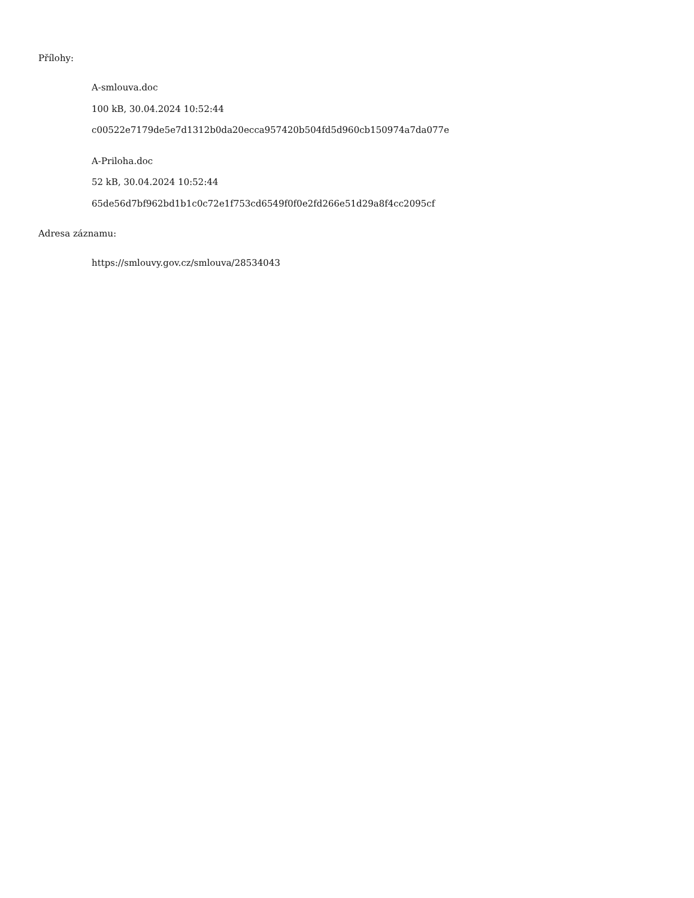Přílohy:
A-smlouva.doc
100 kB, 30.04.2024 10:52:44
c00522e7179de5e7d1312b0da20ecca957420b504fd5d960cb150974a7da077e
A-Priloha.doc
52 kB, 30.04.2024 10:52:44
65de56d7bf962bd1b1c0c72e1f753cd6549f0f0e2fd266e51d29a8f4cc2095cf
Adresa záznamu:
https://smlouvy.gov.cz/smlouva/28534043